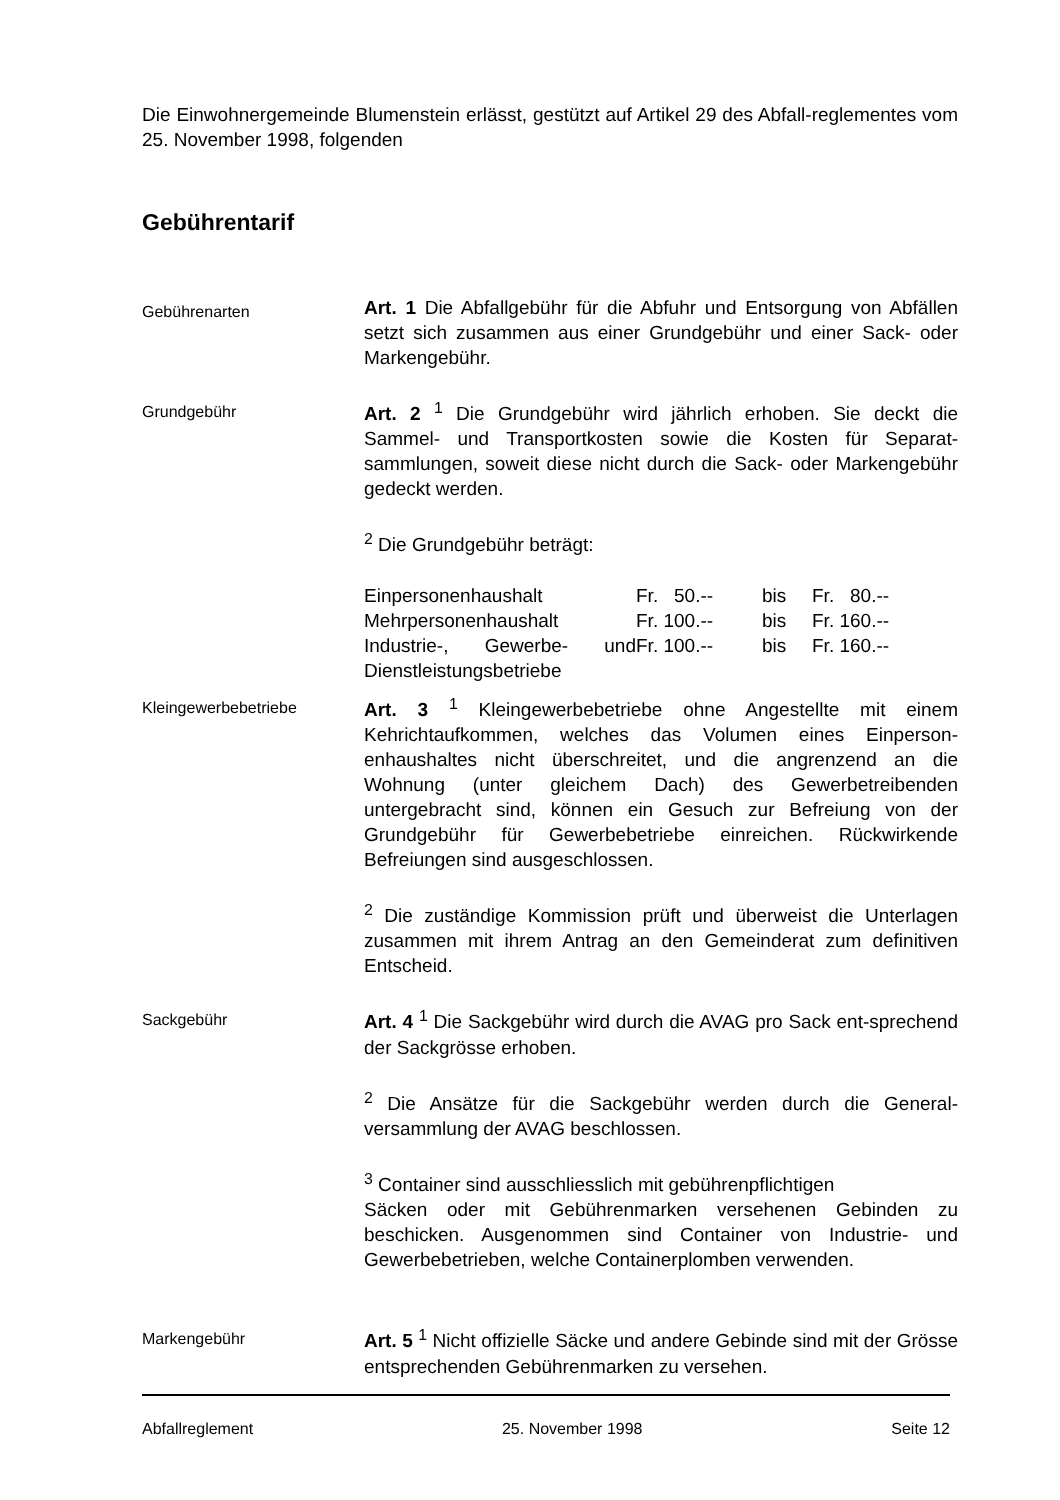Die Einwohnergemeinde Blumenstein erlässt, gestützt auf Artikel 29 des Abfall-reglementes vom 25. November 1998, folgenden
Gebührentarif
Gebührenarten
Art. 1 Die Abfallgebühr für die Abfuhr und Entsorgung von Abfällen setzt sich zusammen aus einer Grundgebühr und einer Sack- oder Markengebühr.
Grundgebühr
Art. 2 <sup>1</sup> Die Grundgebühr wird jährlich erhoben. Sie deckt die Sammel- und Transportkosten sowie die Kosten für Separat-sammlungen, soweit diese nicht durch die Sack- oder Markengebühr gedeckt werden.
<sup>2</sup> Die Grundgebühr beträgt:
| Einpersonenhaushalt | Fr. 50.-- | bis | Fr. 80.-- |
| Mehrpersonenhaushalt | Fr. 100.-- | bis | Fr. 160.-- |
| Industrie-, Gewerbe- und Dienstleistungsbetriebe | Fr. 100.-- | bis | Fr. 160.-- |
Kleingewerbebetriebe
Art. 3 <sup>1</sup> Kleingewerbebetriebe ohne Angestellte mit einem Kehrichtaufkommen, welches das Volumen eines Einperson-enhaushaltes nicht überschreitet, und die angrenzend an die Wohnung (unter gleichem Dach) des Gewerbetreibenden untergebracht sind, können ein Gesuch zur Befreiung von der Grundgebühr für Gewerbebetriebe einreichen. Rückwirkende Befreiungen sind ausgeschlossen.
<sup>2</sup> Die zuständige Kommission prüft und überweist die Unterlagen zusammen mit ihrem Antrag an den Gemeinderat zum definitiven Entscheid.
Sackgebühr
Art. 4 <sup>1</sup> Die Sackgebühr wird durch die AVAG pro Sack ent-sprechend der Sackgrösse erhoben.
<sup>2</sup> Die Ansätze für die Sackgebühr werden durch die General-versammlung der AVAG beschlossen.
<sup>3</sup> Container sind ausschliesslich mit gebührenpflichtigen
Säcken oder mit Gebührenmarken versehenen Gebinden zu beschicken. Ausgenommen sind Container von Industrie- und Gewerbebetrieben, welche Containerplomben verwenden.
Markengebühr
Art. 5 <sup>1</sup> Nicht offizielle Säcke und andere Gebinde sind mit der Grösse entsprechenden Gebührenmarken zu versehen.
Abfallreglement 25. November 1998 Seite 12